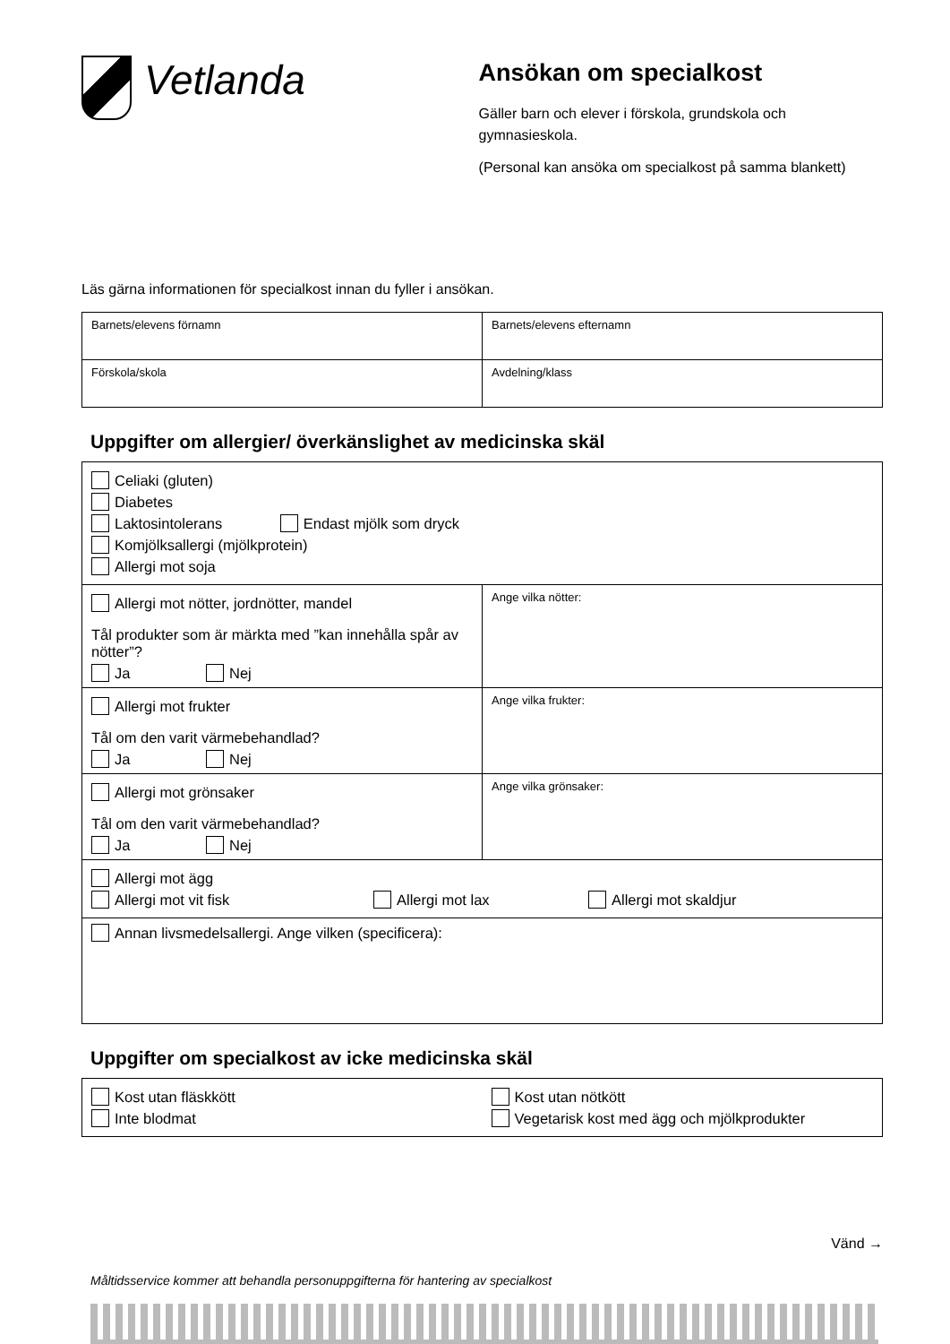Vetlanda
Ansökan om specialkost
Gäller barn och elever i förskola, grundskola och gymnasieskola.
(Personal kan ansöka om specialkost på samma blankett)
Läs gärna informationen för specialkost innan du fyller i ansökan.
| Barnets/elevens förnamn | Barnets/elevens efternamn |
| Förskola/skola | Avdelning/klass |
Uppgifter om allergier/ överkänslighet av medicinska skäl
| Celiaki (gluten) Diabetes Laktosintolerans Endast mjölk som dryck Komjölksallergi (mjölkprotein) Allergi mot soja | |
| Allergi mot nötter, jordnötter, mandel Tål produkter som är märkta med ”kan innehålla spår av nötter”? Ja Nej | Ange vilka nötter: |
| Allergi mot frukter Tål om den varit värmebehandlad? Ja Nej | Ange vilka frukter: |
| Allergi mot grönsaker Tål om den varit värmebehandlad? Ja Nej | Ange vilka grönsaker: |
| Allergi mot ägg Allergi mot vit fisk Allergi mot lax Allergi mot skaldjur | |
| Annan livsmedelsallergi. Ange vilken (specificera): | |
Uppgifter om specialkost av icke medicinska skäl
| Kost utan fläskkött Inte blodmat | Kost utan nötkött Vegetarisk kost med ägg och mjölkprodukter |
Vänd →
Måltidsservice kommer att behandla personuppgifterna för hantering av specialkost